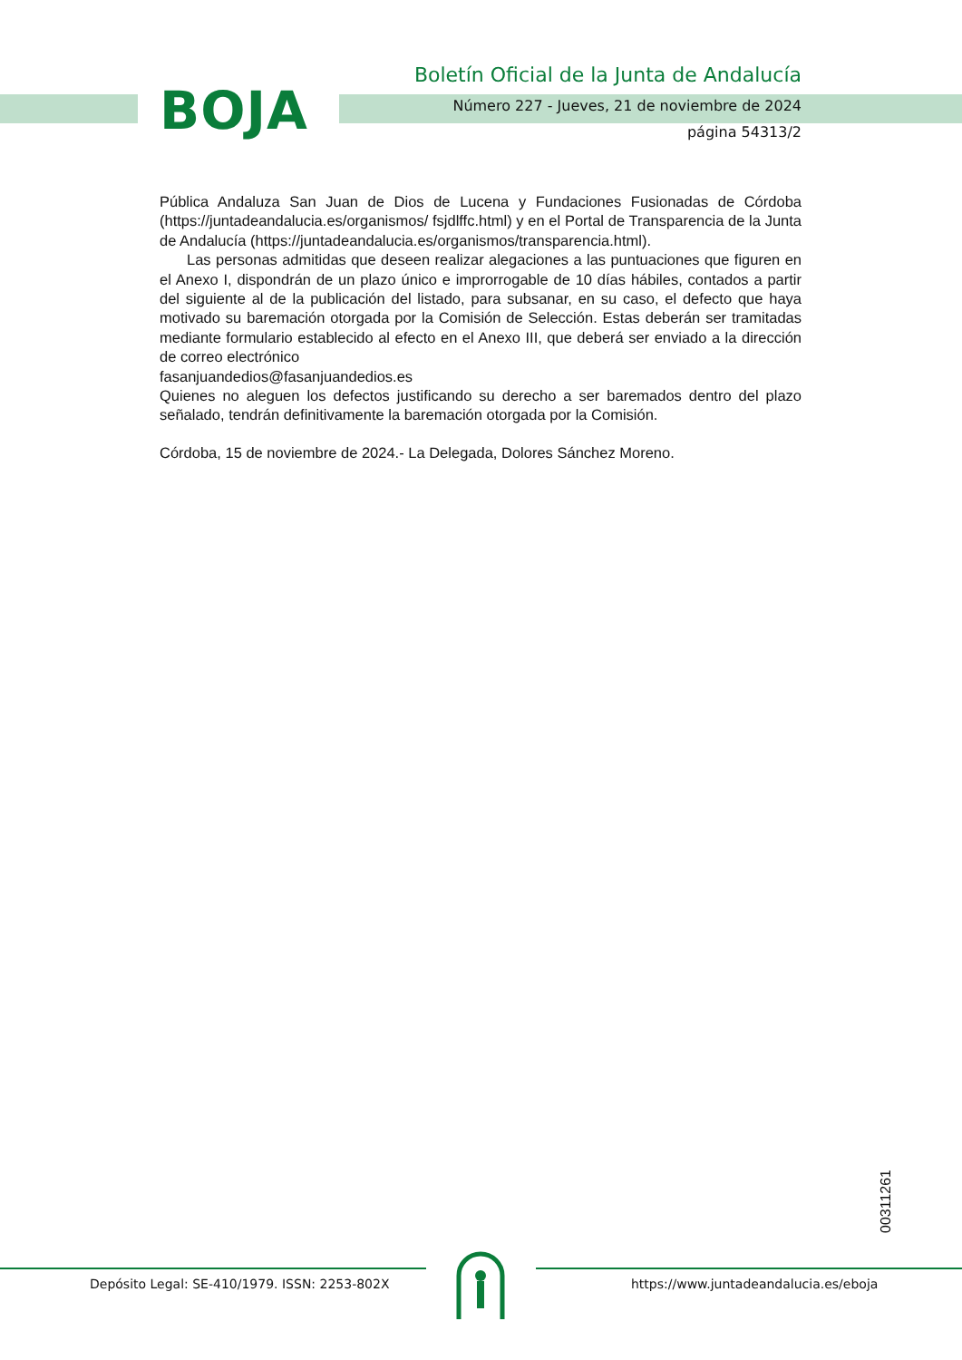BOJA
Boletín Oficial de la Junta de Andalucía
Número 227 - Jueves, 21 de noviembre de 2024
página 54313/2
Pública Andaluza San Juan de Dios de Lucena y Fundaciones Fusionadas de Córdoba (https://juntadeandalucia.es/organismos/ fsjdlffc.html) y en el Portal de Transparencia de la Junta de Andalucía (https://juntadeandalucia.es/organismos/transparencia.html).
Las personas admitidas que deseen realizar alegaciones a las puntuaciones que figuren en el Anexo I, dispondrán de un plazo único e improrrogable de 10 días hábiles, contados a partir del siguiente al de la publicación del listado, para subsanar, en su caso, el defecto que haya motivado su baremación otorgada por la Comisión de Selección. Estas deberán ser tramitadas mediante formulario establecido al efecto en el Anexo III, que deberá ser enviado a la dirección de correo electrónico
fasanjuandedios@fasanjuandedios.es
Quienes no aleguen los defectos justificando su derecho a ser baremados dentro del plazo señalado, tendrán definitivamente la baremación otorgada por la Comisión.
Córdoba, 15 de noviembre de 2024.- La Delegada, Dolores Sánchez Moreno.
00311261
Depósito Legal: SE-410/1979. ISSN: 2253-802X
https://www.juntadeandalucia.es/eboja